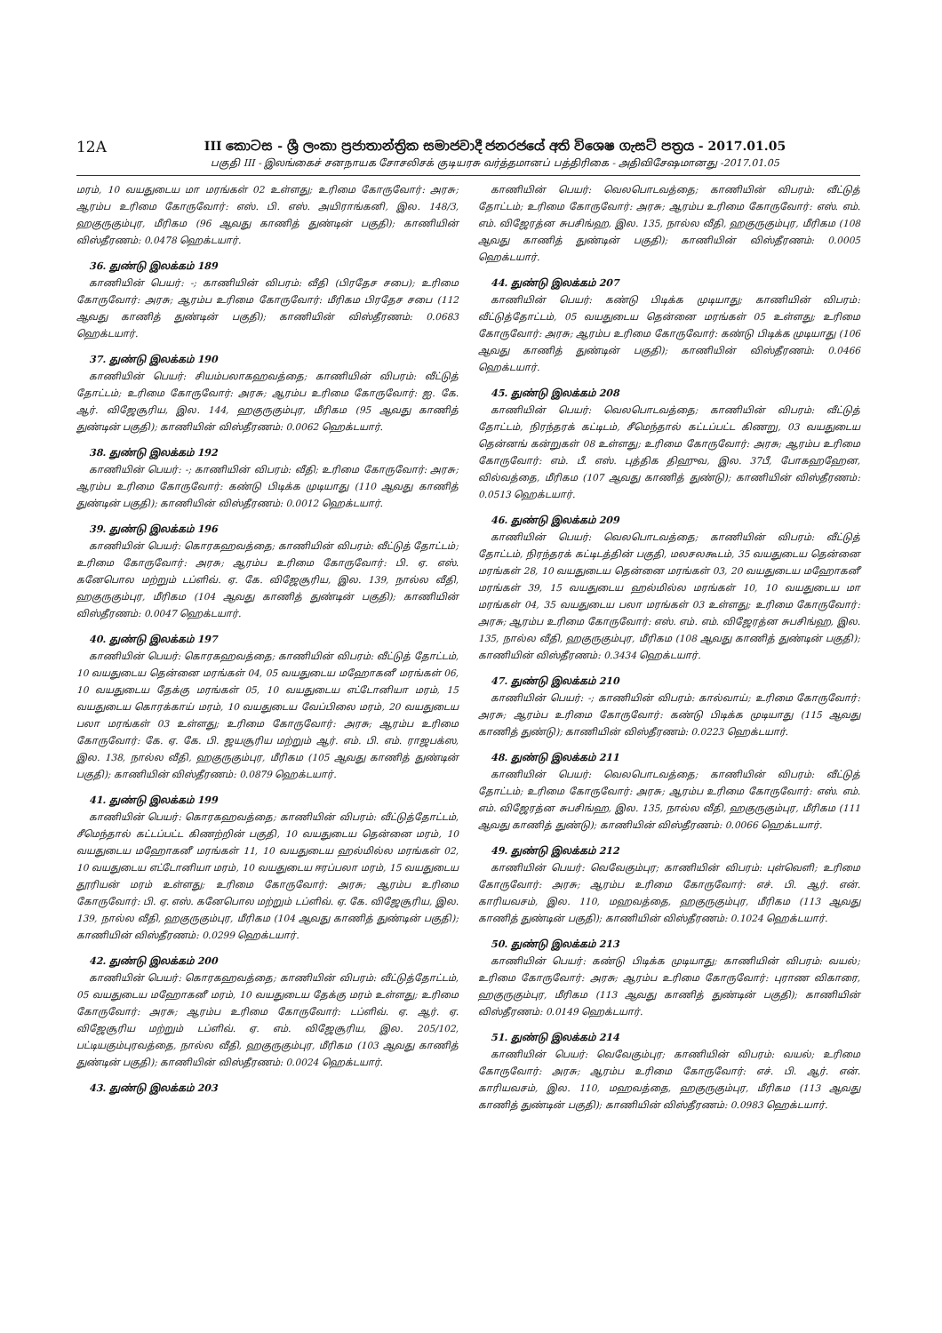12A
III කොටස - ශ්‍රී ලංකා ප්‍රජාතාන්ත්‍රික සමාජවාදී ජනරජයේ අති විශෙෂ ගැසට් පත්‍රය - 2017.01.05
பகுதி III - இலங்கைச் சனநாயக சோசலிசக் குடியரசு வர்த்தமானப் பத்திரிகை - அதிவிசேஷமானது -2017.01.05
மரம், 10 வயதுடைய மா மரங்கள் 02 உள்ளது; உரிமை கோருவோர்: அரசு; ஆரம்ப உரிமை கோருவோர்: எஸ். பி. எஸ். அயிராங்கனி, இல. 148/3, ஹகுருகும்புர, மீரிகம (96 ஆவது காணித் துண்டின் பகுதி); காணியின் விஸ்தீரணம்: 0.0478 ஹெக்டயார்.
36. துண்டு இலக்கம் 189
காணியின் பெயர்: -; காணியின் விபரம்: வீதி (பிரதேச சபை); உரிமை கோருவோர்: அரசு; ஆரம்ப உரிமை கோருவோர்: மீரிகம பிரதேச சபை (112 ஆவது காணித் துண்டின் பகுதி); காணியின் விஸ்தீரணம்: 0.0683 ஹெக்டயார்.
37. துண்டு இலக்கம் 190
காணியின் பெயர்: சியம்பலாகஹவத்தை; காணியின் விபரம்: வீட்டுத் தோட்டம்; உரிமை கோருவோர்: அரசு; ஆரம்ப உரிமை கோருவோர்: ஐ. கே. ஆர். விஜேசூரிய, இல. 144, ஹகுருகும்புர, மீரிகம (95 ஆவது காணித் துண்டின் பகுதி); காணியின் விஸ்தீரணம்: 0.0062 ஹெக்டயார்.
38. துண்டு இலக்கம் 192
காணியின் பெயர்: -; காணியின் விபரம்: வீதி; உரிமை கோருவோர்: அரசு; ஆரம்ப உரிமை கோருவோர்: கண்டு பிடிக்க முடியாது (110 ஆவது காணித் துண்டின் பகுதி); காணியின் விஸ்தீரணம்: 0.0012 ஹெக்டயார்.
39. துண்டு இலக்கம் 196
காணியின் பெயர்: கொரகஹவத்தை; காணியின் விபரம்: வீட்டுத் தோட்டம்; உரிமை கோருவோர்: அரசு; ஆரம்ப உரிமை கோருவோர்: பி. ஏ. எஸ். கனேபொல மற்றும் டப்ளிவ். ஏ. கே. விஜேசூரிய, இல. 139, நால்ல வீதி, ஹகுருகும்புர, மீரிகம (104 ஆவது காணித் துண்டின் பகுதி); காணியின் விஸ்தீரணம்: 0.0047 ஹெக்டயார்.
40. துண்டு இலக்கம் 197
காணியின் பெயர்: கொரகஹவத்தை; காணியின் விபரம்: வீட்டுத் தோட்டம், 10 வயதுடைய தென்னை மரங்கள் 04, 05 வயதுடைய மஹோகனீ மரங்கள் 06, 10 வயதுடைய தேக்கு மரங்கள் 05, 10 வயதுடைய எட்டோனியா மரம், 15 வயதுடைய கொரக்காய் மரம், 10 வயதுடைய வேப்பிலை மரம், 20 வயதுடைய பலா மரங்கள் 03 உள்ளது; உரிமை கோருவோர்: அரசு; ஆரம்ப உரிமை கோருவோர்: கே. ஏ. கே. பி. ஜயசூரிய மற்றும் ஆர். எம். பி. எம். ராஜபக்ஸ, இல. 138, நால்ல வீதி, ஹகுருகும்புர, மீரிகம (105 ஆவது காணித் துண்டின் பகுதி); காணியின் விஸ்தீரணம்: 0.0879 ஹெக்டயார்.
41. துண்டு இலக்கம் 199
காணியின் பெயர்: கொரகஹவத்தை; காணியின் விபரம்: வீட்டுத்தோட்டம், சீமெந்தால் கட்டப்பட்ட கிணற்றின் பகுதி, 10 வயதுடைய தென்னை மரம், 10 வயதுடைய மஹோகனீ மரங்கள் 11, 10 வயதுடைய ஹல்மில்ல மரங்கள் 02, 10 வயதுடைய எட்டோனியா மரம், 10 வயதுடைய ஈரப்பலா மரம், 15 வயதுடைய தூரியன் மரம் உள்ளது; உரிமை கோருவோர்: அரசு; ஆரம்ப உரிமை கோருவோர்: பி. ஏ. எஸ். கனேபொல மற்றும் டப்ளிவ். ஏ. கே. விஜேசூரிய, இல. 139, நால்ல வீதி, ஹகுருகும்புர, மீரிகம (104 ஆவது காணித் துண்டின் பகுதி); காணியின் விஸ்தீரணம்: 0.0299 ஹெக்டயார்.
42. துண்டு இலக்கம் 200
காணியின் பெயர்: கொரகஹவத்தை; காணியின் விபரம்: வீட்டுத்தோட்டம், 05 வயதுடைய மஹோகனீ மரம், 10 வயதுடைய தேக்கு மரம் உள்ளது; உரிமை கோருவோர்: அரசு; ஆரம்ப உரிமை கோருவோர்: டப்ளிவ். ஏ. ஆர். ஏ. விஜேசூரிய மற்றும் டப்ளிவ். ஏ. எம். விஜேசூரிய, இல. 205/102, பட்டியகும்புரவத்தை, நால்ல வீதி, ஹகுருகும்புர, மீரிகம (103 ஆவது காணித் துண்டின் பகுதி); காணியின் விஸ்தீரணம்: 0.0024 ஹெக்டயார்.
43. துண்டு இலக்கம் 203
காணியின் பெயர்: வெலபொடவத்தை; காணியின் விபரம்: வீட்டுத் தோட்டம்; உரிமை கோருவோர்: அரசு; ஆரம்ப உரிமை கோருவோர்: எஸ். எம். எம். விஜேரத்ன சுபசிங்ஹ, இல. 135, நால்ல வீதி, ஹகுருகும்புர, மீரிகம (108 ஆவது காணித் துண்டின் பகுதி); காணியின் விஸ்தீரணம்: 0.0005 ஹெக்டயார்.
44. துண்டு இலக்கம் 207
காணியின் பெயர்: கண்டு பிடிக்க முடியாது; காணியின் விபரம்: வீட்டுத்தோட்டம், 05 வயதுடைய தென்னை மரங்கள் 05 உள்ளது; உரிமை கோருவோர்: அரசு; ஆரம்ப உரிமை கோருவோர்: கண்டு பிடிக்க முடியாது (106 ஆவது காணித் துண்டின் பகுதி); காணியின் விஸ்தீரணம்: 0.0466 ஹெக்டயார்.
45. துண்டு இலக்கம் 208
காணியின் பெயர்: வெலபொடவத்தை; காணியின் விபரம்: வீட்டுத் தோட்டம், நிரந்தரக் கட்டிடம், சீமெந்தால் கட்டப்பட்ட கிணறு, 03 வயதுடைய தென்னங் கன்றுகள் 08 உள்ளது; உரிமை கோருவோர்: அரசு; ஆரம்ப உரிமை கோருவோர்: எம். பீ. எஸ். புத்திக திஹுவ, இல. 37பீ, போகஹஹேன, வில்வத்தை, மீரிகம (107 ஆவது காணித் துண்டு); காணியின் விஸ்தீரணம்: 0.0513 ஹெக்டயார்.
46. துண்டு இலக்கம் 209
காணியின் பெயர்: வெலபொடவத்தை; காணியின் விபரம்: வீட்டுத் தோட்டம், நிரந்தரக் கட்டிடத்தின் பகுதி, மலசலகூடம், 35 வயதுடைய தென்னை மரங்கள் 28, 10 வயதுடைய தென்னை மரங்கள் 03, 20 வயதுடைய மஹோகனீ மரங்கள் 39, 15 வயதுடைய ஹல்மில்ல மரங்கள் 10, 10 வயதுடைய மா மரங்கள் 04, 35 வயதுடைய பலா மரங்கள் 03 உள்ளது; உரிமை கோருவோர்: அரசு; ஆரம்ப உரிமை கோருவோர்: எஸ். எம். எம். விஜேரத்ன சுபசிங்ஹ, இல. 135, நால்ல வீதி, ஹகுருகும்புர, மீரிகம (108 ஆவது காணித் துண்டின் பகுதி); காணியின் விஸ்தீரணம்: 0.3434 ஹெக்டயார்.
47. துண்டு இலக்கம் 210
காணியின் பெயர்: -; காணியின் விபரம்: கால்வாய்; உரிமை கோருவோர்: அரசு; ஆரம்ப உரிமை கோருவோர்: கண்டு பிடிக்க முடியாது (115 ஆவது காணித் துண்டு); காணியின் விஸ்தீரணம்: 0.0223 ஹெக்டயார்.
48. துண்டு இலக்கம் 211
காணியின் பெயர்: வெலபொடவத்தை; காணியின் விபரம்: வீட்டுத் தோட்டம்; உரிமை கோருவோர்: அரசு; ஆரம்ப உரிமை கோருவோர்: எஸ். எம். எம். விஜேரத்ன சுபசிங்ஹ, இல. 135, நால்ல வீதி, ஹகுருகும்புர, மீரிகம (111 ஆவது காணித் துண்டு); காணியின் விஸ்தீரணம்: 0.0066 ஹெக்டயார்.
49. துண்டு இலக்கம் 212
காணியின் பெயர்: வெவேகும்புர; காணியின் விபரம்: புள்வெளி; உரிமை கோருவோர்: அரசு; ஆரம்ப உரிமை கோருவோர்: எச். பி. ஆர். என். காரியவசம், இல. 110, மஹவத்தை, ஹகுருகும்புர, மீரிகம (113 ஆவது காணித் துண்டின் பகுதி); காணியின் விஸ்தீரணம்: 0.1024 ஹெக்டயார்.
50. துண்டு இலக்கம் 213
காணியின் பெயர்: கண்டு பிடிக்க முடியாது; காணியின் விபரம்: வயல்; உரிமை கோருவோர்: அரசு; ஆரம்ப உரிமை கோருவோர்: புராண விகாரை, ஹகுருகும்புர, மீரிகம (113 ஆவது காணித் துண்டின் பகுதி); காணியின் விஸ்தீரணம்: 0.0149 ஹெக்டயார்.
51. துண்டு இலக்கம் 214
காணியின் பெயர்: வெவேகும்புர; காணியின் விபரம்: வயல்; உரிமை கோருவோர்: அரசு; ஆரம்ப உரிமை கோருவோர்: எச். பி. ஆர். என். காரியவசம், இல. 110, மஹவத்தை, ஹகுருகும்புர, மீரிகம (113 ஆவது காணித் துண்டின் பகுதி); காணியின் விஸ்தீரணம்: 0.0983 ஹெக்டயார்.